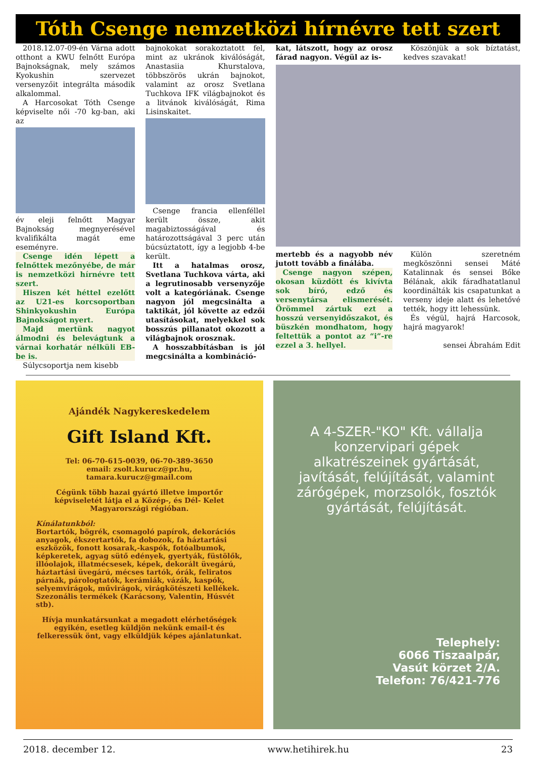Tóth Csenge nemzetközi hírnévre tett szert
2018.12.07-09-én Várna adott otthont a KWU felnőtt Európa Bajnokságnak, mely számos Kyokushin szervezet versenyzőit integrálta második alkalommal.
A Harcosokat Tóth Csenge képviselte női -70 kg-ban, aki az
év eleji felnőtt Magyar Bajnokság megnyerésével kvalifikálta magát eme eseményre.
Csenge idén lépett a felnőttek mezőnyébe, de már is nemzetközi hírnévre tett szert.
Hiszen két héttel ezelőtt az U21-es korcsoportban Shinkyokushin Európa Bajnokságot nyert.
Majd mertünk nagyot álmodni és belevágtunk a várnai korhatár nélküli EB-be is.
Súlycsoportja nem kisebb
bajnokokat sorakoztatott fel, mint az ukránok kiválóságát, Anastasiia Khurstalova, többszörös ukrán bajnokot, valamint az orosz Svetlana Tuchkova IFK világbajnokot és a litvánok kiválóságát, Rima Lisinskaitet.
Csenge francia ellenféllel került össze, akit magabiztosságával és határozottságával 3 perc után búcsúztatott, így a legjobb 4-be került.
Itt a hatalmas orosz, Svetlana Tuchkova várta, aki a legrutinosabb versenyzője volt a kategóriának. Csenge nagyon jól megcsinálta a taktikát, jól követte az edzői utasításokat, melyekkel sok bosszús pillanatot okozott a világbajnok orosznak.
A hosszabbításban is jól megcsinálta a kombináció-
kat, látszott, hogy az orosz fárad nagyon. Végül az is-
Köszönjük a sok bíztatást, kedves szavakat!
mertebb és a nagyobb név jutott tovább a finálába.
Csenge nagyon szépen, okosan küzdött és kivívta sok bíró, edző és versenytársa elismerését. Örömmel zártuk ezt a hosszú versenyidőszakot, és büszkén mondhatom, hogy feltettük a pontot az “i”-re ezzel a 3. hellyel.
Külön szeretném megköszönni sensei Máté Katalinnak és sensei Bőke Bélának, akik fáradhatatlanul koordinálták kis csapatunkat a verseny ideje alatt és lehetővé tették, hogy itt lehessünk.
És végül, hajrá Harcosok, hajrá magyarok!
sensei Ábrahám Edit
Ajándék Nagykereskedelem
Gift Island Kft.
Tel: 06-70-615-0039, 06-70-389-3650
email: zsolt.kurucz@pr.hu,
tamara.kurucz@gmail.com
Cégünk több hazai gyártó illetve importőr képviseletét látja el a Közép-, és Dél- Kelet Magyarországi régióban.
Kínálatunkból:
Bortartók, bögrék, csomagoló papírok, dekorációs anyagok, ékszertartók, fa dobozok, fa háztartási eszközök, fonott kosarak,-kaspók, fotóalbumok, képkeretek, agyag sütő edények, gyertyák, füstölők, illóolajok, illatmécsesek, képek, dekorált üvegárú, háztartási üvegárú, mécses tartók, órák, feliratos párnák, párologtatók, kerámiák, vázák, kaspók, selyemvirágok, művirágok, virágkötészeti kellékek. Szezonális termékek (Karácsony, Valentin, Húsvét stb).
Hívja munkatársunkat a megadott elérhetőségek egyikén, esetleg küldjön nekünk email-t és felkeressük önt, vagy elküldjük képes ajánlatunkat.
A 4-SZER-"KO" Kft. vállalja konzervipari gépek alkatrészeinek gyártását, javítását, felújítását, valamint zárógépek, morzsolók, fosztók gyártását, felújítását.
Telephely:
6066 Tiszaalpár,
Vasút körzet 2/A.
Telefon: 76/421-776
2018. december 12. www.hetihirek.hu 23